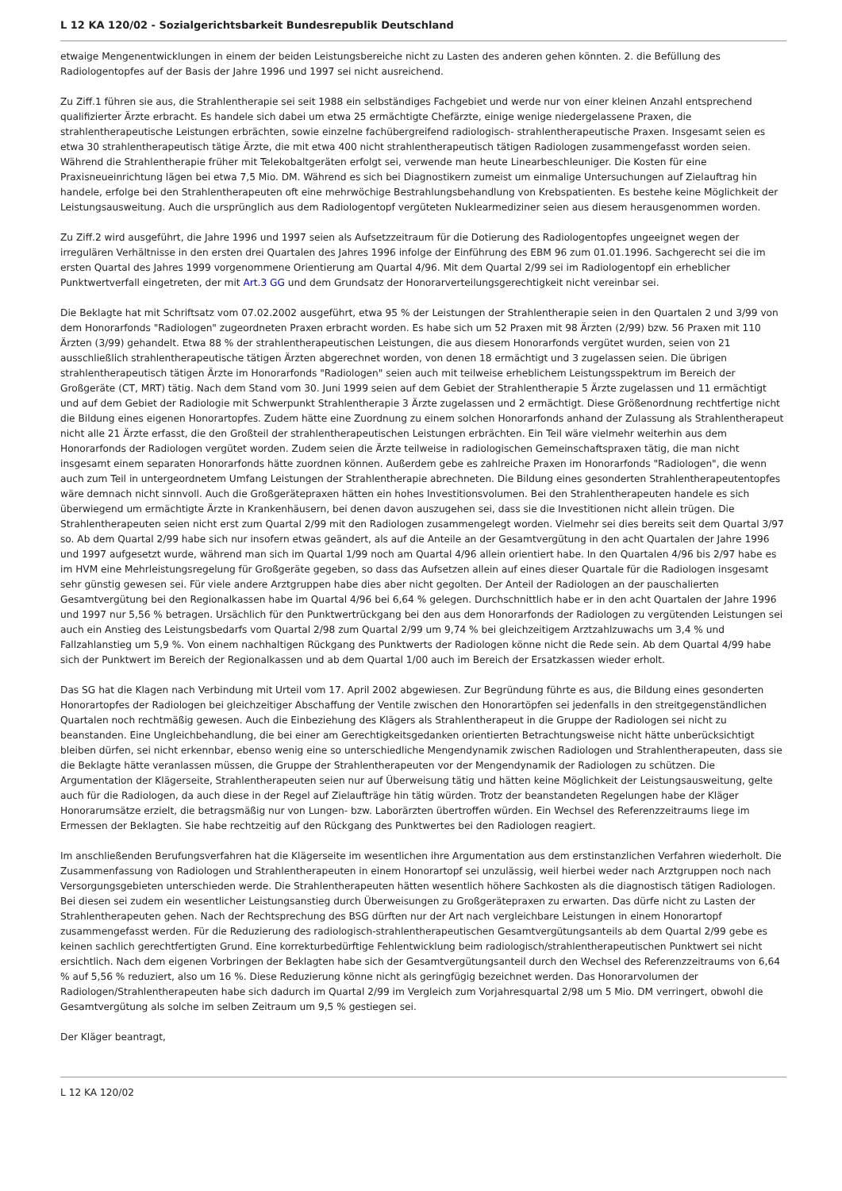L 12 KA 120/02 - Sozialgerichtsbarkeit Bundesrepublik Deutschland
etwaige Mengenentwicklungen in einem der beiden Leistungsbereiche nicht zu Lasten des anderen gehen könnten. 2. die Befüllung des Radiologentopfes auf der Basis der Jahre 1996 und 1997 sei nicht ausreichend.
Zu Ziff.1 führen sie aus, die Strahlentherapie sei seit 1988 ein selbständiges Fachgebiet und werde nur von einer kleinen Anzahl entsprechend qualifizierter Ärzte erbracht. Es handele sich dabei um etwa 25 ermächtigte Chefärzte, einige wenige niedergelassene Praxen, die strahlentherapeutische Leistungen erbrächten, sowie einzelne fachübergreifend radiologisch- strahlentherapeutische Praxen. Insgesamt seien es etwa 30 strahlentherapeutisch tätige Ärzte, die mit etwa 400 nicht strahlentherapeutisch tätigen Radiologen zusammengefasst worden seien. Während die Strahlentherapie früher mit Telekobaltgeräten erfolgt sei, verwende man heute Linearbeschleuniger. Die Kosten für eine Praxisneueinrichtung lägen bei etwa 7,5 Mio. DM. Während es sich bei Diagnostikern zumeist um einmalige Untersuchungen auf Zielauftrag hin handele, erfolge bei den Strahlentherapeuten oft eine mehrwöchige Bestrahlungsbehandlung von Krebspatienten. Es bestehe keine Möglichkeit der Leistungsausweitung. Auch die ursprünglich aus dem Radiologentopf vergüteten Nuklearmediziner seien aus diesem herausgenommen worden.
Zu Ziff.2 wird ausgeführt, die Jahre 1996 und 1997 seien als Aufsetzzeitraum für die Dotierung des Radiologentopfes ungeeignet wegen der irregulären Verhältnisse in den ersten drei Quartalen des Jahres 1996 infolge der Einführung des EBM 96 zum 01.01.1996. Sachgerecht sei die im ersten Quartal des Jahres 1999 vorgenommene Orientierung am Quartal 4/96. Mit dem Quartal 2/99 sei im Radiologentopf ein erheblicher Punktwertverfall eingetreten, der mit Art.3 GG und dem Grundsatz der Honorarverteilungsgerechtigkeit nicht vereinbar sei.
Die Beklagte hat mit Schriftsatz vom 07.02.2002 ausgeführt, etwa 95 % der Leistungen der Strahlentherapie seien in den Quartalen 2 und 3/99 von dem Honorarfonds "Radiologen" zugeordneten Praxen erbracht worden. Es habe sich um 52 Praxen mit 98 Ärzten (2/99) bzw. 56 Praxen mit 110 Ärzten (3/99) gehandelt. Etwa 88 % der strahlentherapeutischen Leistungen, die aus diesem Honorarfonds vergütet wurden, seien von 21 ausschließlich strahlentherapeutische tätigen Ärzten abgerechnet worden, von denen 18 ermächtigt und 3 zugelassen seien. Die übrigen strahlentherapeutisch tätigen Ärzte im Honorarfonds "Radiologen" seien auch mit teilweise erheblichem Leistungsspektrum im Bereich der Großgeräte (CT, MRT) tätig. Nach dem Stand vom 30. Juni 1999 seien auf dem Gebiet der Strahlentherapie 5 Ärzte zugelassen und 11 ermächtigt und auf dem Gebiet der Radiologie mit Schwerpunkt Strahlentherapie 3 Ärzte zugelassen und 2 ermächtigt. Diese Größenordnung rechtfertige nicht die Bildung eines eigenen Honorartopfes. Zudem hätte eine Zuordnung zu einem solchen Honorarfonds anhand der Zulassung als Strahlentherapeut nicht alle 21 Ärzte erfasst, die den Großteil der strahlentherapeutischen Leistungen erbrächten. Ein Teil wäre vielmehr weiterhin aus dem Honorarfonds der Radiologen vergütet worden. Zudem seien die Ärzte teilweise in radiologischen Gemeinschaftspraxen tätig, die man nicht insgesamt einem separaten Honorarfonds hätte zuordnen können. Außerdem gebe es zahlreiche Praxen im Honorarfonds "Radiologen", die wenn auch zum Teil in untergeordnetem Umfang Leistungen der Strahlentherapie abrechneten. Die Bildung eines gesonderten Strahlentherapeutentopfes wäre demnach nicht sinnvoll. Auch die Großgerätepraxen hätten ein hohes Investitionsvolumen. Bei den Strahlentherapeuten handele es sich überwiegend um ermächtigte Ärzte in Krankenhäusern, bei denen davon auszugehen sei, dass sie die Investitionen nicht allein trügen. Die Strahlentherapeuten seien nicht erst zum Quartal 2/99 mit den Radiologen zusammengelegt worden. Vielmehr sei dies bereits seit dem Quartal 3/97 so. Ab dem Quartal 2/99 habe sich nur insofern etwas geändert, als auf die Anteile an der Gesamtvergütung in den acht Quartalen der Jahre 1996 und 1997 aufgesetzt wurde, während man sich im Quartal 1/99 noch am Quartal 4/96 allein orientiert habe. In den Quartalen 4/96 bis 2/97 habe es im HVM eine Mehrleistungsregelung für Großgeräte gegeben, so dass das Aufsetzen allein auf eines dieser Quartale für die Radiologen insgesamt sehr günstig gewesen sei. Für viele andere Arztgruppen habe dies aber nicht gegolten. Der Anteil der Radiologen an der pauschalierten Gesamtvergütung bei den Regionalkassen habe im Quartal 4/96 bei 6,64 % gelegen. Durchschnittlich habe er in den acht Quartalen der Jahre 1996 und 1997 nur 5,56 % betragen. Ursächlich für den Punktwertrückgang bei den aus dem Honorarfonds der Radiologen zu vergütenden Leistungen sei auch ein Anstieg des Leistungsbedarfs vom Quartal 2/98 zum Quartal 2/99 um 9,74 % bei gleichzeitigem Arztzahlzuwachs um 3,4 % und Fallzahlanstieg um 5,9 %. Von einem nachhaltigen Rückgang des Punktwerts der Radiologen könne nicht die Rede sein. Ab dem Quartal 4/99 habe sich der Punktwert im Bereich der Regionalkassen und ab dem Quartal 1/00 auch im Bereich der Ersatzkassen wieder erholt.
Das SG hat die Klagen nach Verbindung mit Urteil vom 17. April 2002 abgewiesen. Zur Begründung führte es aus, die Bildung eines gesonderten Honorartopfes der Radiologen bei gleichzeitiger Abschaffung der Ventile zwischen den Honorartöpfen sei jedenfalls in den streitgegenständlichen Quartalen noch rechtmäßig gewesen. Auch die Einbeziehung des Klägers als Strahlentherapeut in die Gruppe der Radiologen sei nicht zu beanstanden. Eine Ungleichbehandlung, die bei einer am Gerechtigkeitsgedanken orientierten Betrachtungsweise nicht hätte unberücksichtigt bleiben dürfen, sei nicht erkennbar, ebenso wenig eine so unterschiedliche Mengendynamik zwischen Radiologen und Strahlentherapeuten, dass sie die Beklagte hätte veranlassen müssen, die Gruppe der Strahlentherapeuten vor der Mengendynamik der Radiologen zu schützen. Die Argumentation der Klägerseite, Strahlentherapeuten seien nur auf Überweisung tätig und hätten keine Möglichkeit der Leistungsausweitung, gelte auch für die Radiologen, da auch diese in der Regel auf Zielaufträge hin tätig würden. Trotz der beanstandeten Regelungen habe der Kläger Honorarumsätze erzielt, die betragsmäßig nur von Lungen- bzw. Laborärzten übertroffen würden. Ein Wechsel des Referenzzeitraums liege im Ermessen der Beklagten. Sie habe rechtzeitig auf den Rückgang des Punktwertes bei den Radiologen reagiert.
Im anschließenden Berufungsverfahren hat die Klägerseite im wesentlichen ihre Argumentation aus dem erstinstanzlichen Verfahren wiederholt. Die Zusammenfassung von Radiologen und Strahlentherapeuten in einem Honorartopf sei unzulässig, weil hierbei weder nach Arztgruppen noch nach Versorgungsgebieten unterschieden werde. Die Strahlentherapeuten hätten wesentlich höhere Sachkosten als die diagnostisch tätigen Radiologen. Bei diesen sei zudem ein wesentlicher Leistungsanstieg durch Überweisungen zu Großgerätepraxen zu erwarten. Das dürfe nicht zu Lasten der Strahlentherapeuten gehen. Nach der Rechtsprechung des BSG dürften nur der Art nach vergleichbare Leistungen in einem Honorartopf zusammengefasst werden. Für die Reduzierung des radiologisch-strahlentherapeutischen Gesamtvergütungsanteils ab dem Quartal 2/99 gebe es keinen sachlich gerechtfertigten Grund. Eine korrekturbedürftige Fehlentwicklung beim radiologisch/strahlentherapeutischen Punktwert sei nicht ersichtlich. Nach dem eigenen Vorbringen der Beklagten habe sich der Gesamtvergütungsanteil durch den Wechsel des Referenzzeitraums von 6,64 % auf 5,56 % reduziert, also um 16 %. Diese Reduzierung könne nicht als geringfügig bezeichnet werden. Das Honorarvolumen der Radiologen/Strahlentherapeuten habe sich dadurch im Quartal 2/99 im Vergleich zum Vorjahresquartal 2/98 um 5 Mio. DM verringert, obwohl die Gesamtvergütung als solche im selben Zeitraum um 9,5 % gestiegen sei.
Der Kläger beantragt,
L 12 KA 120/02